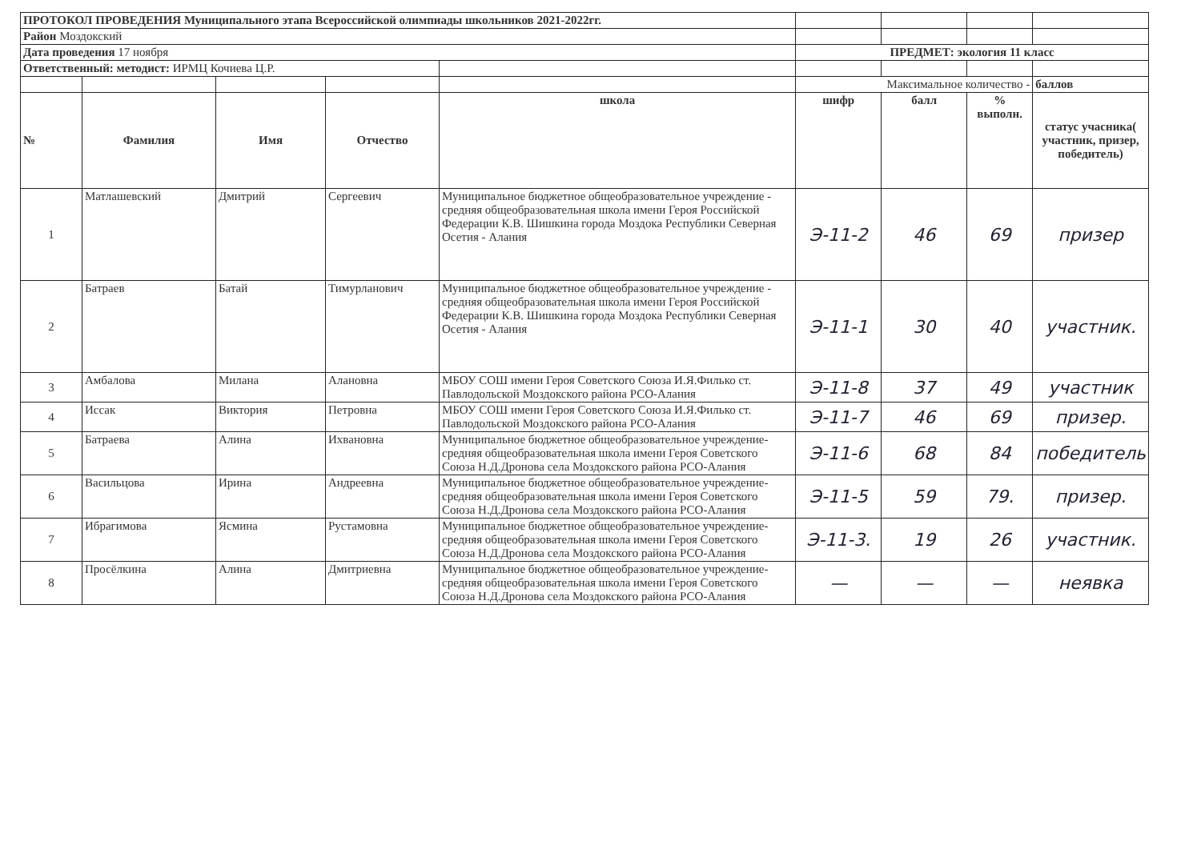| ПРОТОКОЛ ПРОВЕДЕНИЯ Муниципального этапа Всероссийской олимпиады школьников 2021-2022гг. | | | | | | | | |
| Район Моздокский | | | | | | | | |
| Дата проведения 17 ноября | | | | | ПРЕДМЕТ: экология 11 класс | | | |
| Ответственный: методист: ИРМЦ Кочиева Ц.Р. | | | | | | | | |
| | | | | | Максимальное количество - | | | баллов |
| № | Фамилия | Имя | Отчество | школа | шифр | балл | % выполн. | статус учасника( участник, призер, победитель) |
| 1 | Матлашевский | Дмитрий | Сергеевич | Муниципальное бюджетное общеобразовательное учреждение - средняя общеобразовательная школа имени Героя Российской Федерации К.В. Шишкина города Моздока Республики Северная Осетия - Алания | Э-11-2 | 46 | 69 | призер |
| 2 | Батраев | Батай | Тимурланович | Муниципальное бюджетное общеобразовательное учреждение - средняя общеобразовательная школа имени Героя Российской Федерации К.В. Шишкина города Моздока Республики Северная Осетия - Алания | Э-11-1 | 30 | 40 | участник. |
| 3 | Амбалова | Милана | Алановна | МБОУ СОШ имени Героя Советского Союза И.Я.Филько ст. Павлодольской Моздокского района РСО-Алания | Э-11-8 | 37 | 49 | участник |
| 4 | Иссак | Виктория | Петровна | МБОУ СОШ имени Героя Советского Союза И.Я.Филько ст. Павлодольской Моздокского района РСО-Алания | Э-11-7 | 46 | 69 | призер. |
| 5 | Батраева | Алина | Ихвановна | Муниципальное бюджетное общеобразовательное учреждение- средняя общеобразовательная школа имени Героя Советского Союза Н.Д.Дронова села Моздокского района РСО-Алания | Э-11-6 | 68 | 84 | победитель |
| 6 | Васильцова | Ирина | Андреевна | Муниципальное бюджетное общеобразовательное учреждение- средняя общеобразовательная школа имени Героя Советского Союза Н.Д.Дронова села Моздокского района РСО-Алания | Э-11-5 | 59 | 79. | призер. |
| 7 | Ибрагимова | Ясмина | Рустамовна | Муниципальное бюджетное общеобразовательное учреждение- средняя общеобразовательная школа имени Героя Советского Союза Н.Д.Дронова села Моздокского района РСО-Алания | Э-11-3. | 19 | 26 | участник. |
| 8 | Просёлкина | Алина | Дмитриевна | Муниципальное бюджетное общеобразовательное учреждение- средняя общеобразовательная школа имени Героя Советского Союза Н.Д.Дронова села Моздокского района РСО-Алания | — | — | — | неявка |